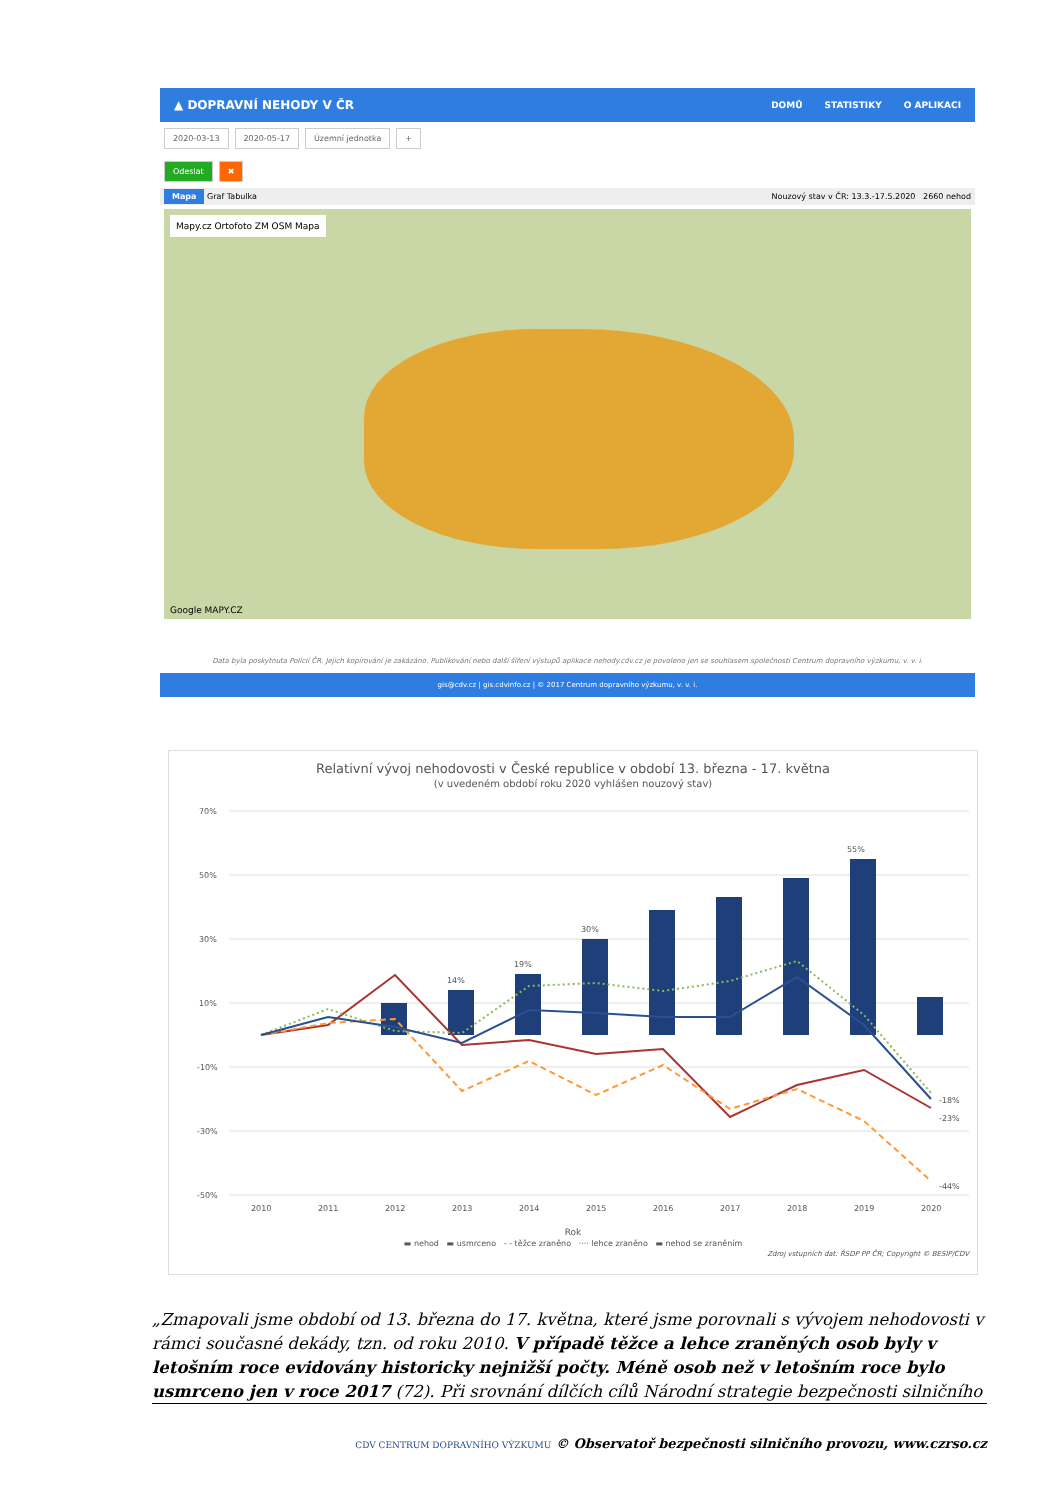▲ DOPRAVNÍ NEHODY V ČR DOMŮ STATISTIKY O APLIKACI
2020-03-13 2020-05-17 Územní jednotka +
Odeslat ✖
Mapa Graf Tabulka Nouzový stav v ČR: 13.3.-17.5.2020 2660 nehod
Mapy.cz Ortofoto ZM OSM Mapa
Google MAPY.CZ
Data byla poskytnuta Policií ČR. Jejich kopírování je zakázáno. Publikování nebo další šíření výstupů aplikace nehody.cdv.cz je povoleno jen se souhlasem společnosti Centrum dopravního výzkumu, v. v. i.
gis@cdv.cz | gis.cdvinfo.cz | © 2017 Centrum dopravního výzkumu, v. v. i.
Relativní vývoj nehodovosti v České republice v období 13. března - 17. května
(v uvedeném období roku 2020 vyhlášen nouzový stav)
70%
50%
30%
10%
-10%
-30%
-50%
2010
2011
2012
2013
2014
2015
2016
2017
2018
2019
2020
-18%
-23%
-44%
14%
19%
30%
55%
Rok
▬ nehod ▬ usmrceno - - těžce zraněno ···· lehce zraněno ▬ nehod se zraněním
Zdroj vstupních dat: ŘSDP PP ČR; Copyright © BESIP/CDV
„Zmapovali jsme období od 13. března do 17. května, které jsme porovnali s vývojem nehodovosti v rámci současné dekády, tzn. od roku 2010. V případě těžce a lehce zraněných osob byly v letošním roce evidovány historicky nejnižší počty. Méně osob než v letošním roce bylo usmrceno jen v roce 2017 (72). Při srovnání dílčích cílů Národní strategie bezpečnosti silničního
CDV CENTRUM DOPRAVNÍHO VÝZKUMU © Observatoř bezpečnosti silničního provozu, www.czrso.cz